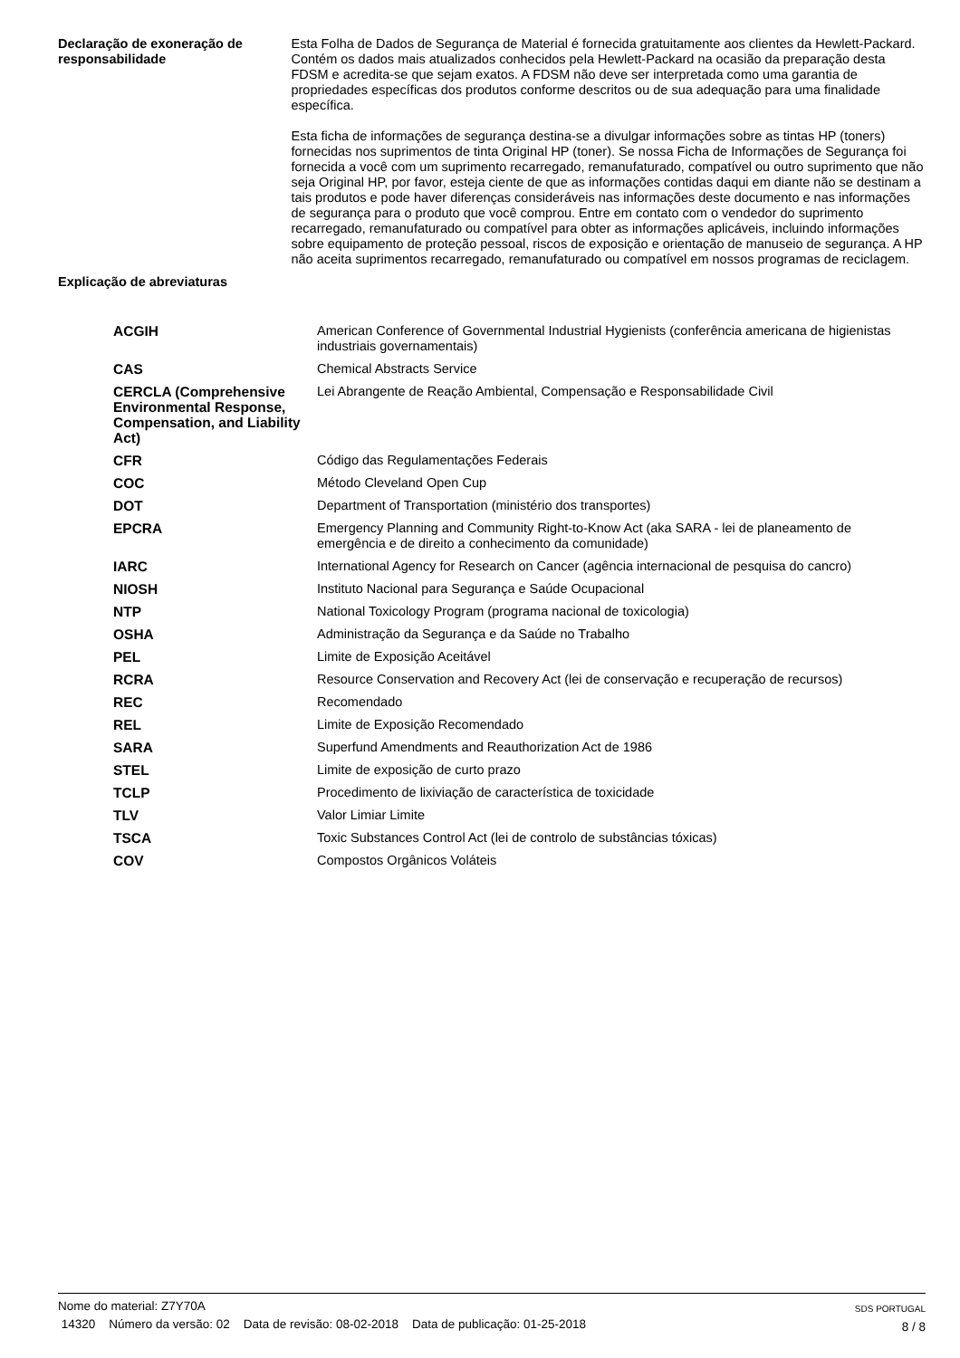Declaração de exoneração de responsabilidade
Esta Folha de Dados de Segurança de Material é fornecida gratuitamente aos clientes da Hewlett-Packard. Contém os dados mais atualizados conhecidos pela Hewlett-Packard na ocasião da preparação desta FDSM e acredita-se que sejam exatos. A FDSM não deve ser interpretada como uma garantia de propriedades específicas dos produtos conforme descritos ou de sua adequação para uma finalidade específica.
Esta ficha de informações de segurança destina-se a divulgar informações sobre as tintas HP (toners) fornecidas nos suprimentos de tinta Original HP (toner). Se nossa Ficha de Informações de Segurança foi fornecida a você com um suprimento recarregado, remanufaturado, compatível ou outro suprimento que não seja Original HP, por favor, esteja ciente de que as informações contidas daqui em diante não se destinam a tais produtos e pode haver diferenças consideráveis nas informações deste documento e nas informações de segurança para o produto que você comprou. Entre em contato com o vendedor do suprimento recarregado, remanufaturado ou compatível para obter as informações aplicáveis, incluindo informações sobre equipamento de proteção pessoal, riscos de exposição e orientação de manuseio de segurança. A HP não aceita suprimentos recarregado, remanufaturado ou compatível em nossos programas de reciclagem.
Explicação de abreviaturas
| ACGIH | American Conference of Governmental Industrial Hygienists (conferência americana de higienistas industriais governamentais) |
| CAS | Chemical Abstracts Service |
| CERCLA (Comprehensive Environmental Response, Compensation, and Liability Act) | Lei Abrangente de Reação Ambiental, Compensação e Responsabilidade Civil |
| CFR | Código das Regulamentações Federais |
| COC | Método Cleveland Open Cup |
| DOT | Department of Transportation (ministério dos transportes) |
| EPCRA | Emergency Planning and Community Right-to-Know Act (aka SARA - lei de planeamento de emergência e de direito a conhecimento da comunidade) |
| IARC | International Agency for Research on Cancer (agência internacional de pesquisa do cancro) |
| NIOSH | Instituto Nacional para Segurança e Saúde Ocupacional |
| NTP | National Toxicology Program (programa nacional de toxicologia) |
| OSHA | Administração da Segurança e da Saúde no Trabalho |
| PEL | Limite de Exposição Aceitável |
| RCRA | Resource Conservation and Recovery Act (lei de conservação e recuperação de recursos) |
| REC | Recomendado |
| REL | Limite de Exposição Recomendado |
| SARA | Superfund Amendments and Reauthorization Act de 1986 |
| STEL | Limite de exposição de curto prazo |
| TCLP | Procedimento de lixiviação de característica de toxicidade |
| TLV | Valor Limiar Limite |
| TSCA | Toxic Substances Control Act (lei de controlo de substâncias tóxicas) |
| COV | Compostos Orgânicos Voláteis |
Nome do material: Z7Y70A
14320 Número da versão: 02 Data de revisão: 08-02-2018 Data de publicação: 01-25-2018
SDS PORTUGAL
8 / 8